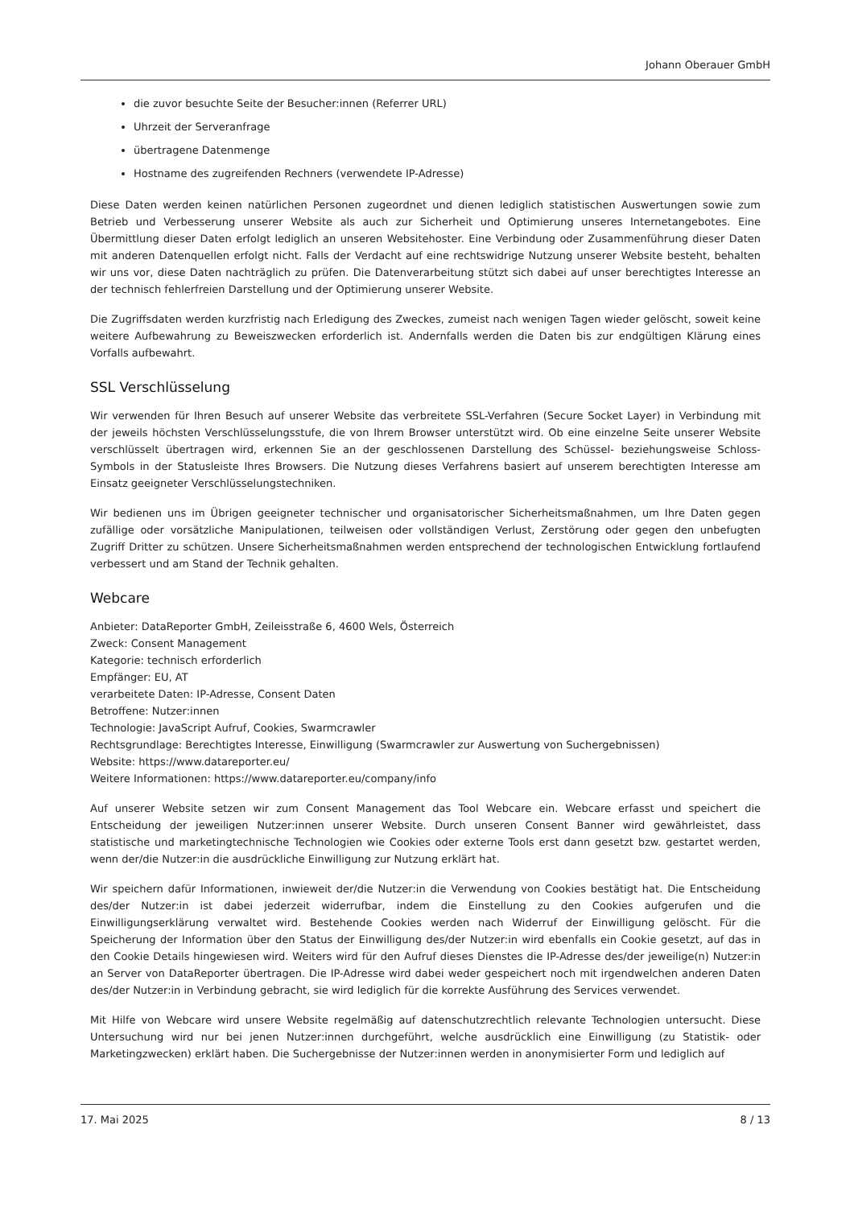Johann Oberauer GmbH
die zuvor besuchte Seite der Besucher:innen (Referrer URL)
Uhrzeit der Serveranfrage
übertragene Datenmenge
Hostname des zugreifenden Rechners (verwendete IP-Adresse)
Diese Daten werden keinen natürlichen Personen zugeordnet und dienen lediglich statistischen Auswertungen sowie zum Betrieb und Verbesserung unserer Website als auch zur Sicherheit und Optimierung unseres Internetangebotes. Eine Übermittlung dieser Daten erfolgt lediglich an unseren Websitehoster. Eine Verbindung oder Zusammenführung dieser Daten mit anderen Datenquellen erfolgt nicht. Falls der Verdacht auf eine rechtswidrige Nutzung unserer Website besteht, behalten wir uns vor, diese Daten nachträglich zu prüfen. Die Datenverarbeitung stützt sich dabei auf unser berechtigtes Interesse an der technisch fehlerfreien Darstellung und der Optimierung unserer Website.
Die Zugriffsdaten werden kurzfristig nach Erledigung des Zweckes, zumeist nach wenigen Tagen wieder gelöscht, soweit keine weitere Aufbewahrung zu Beweiszwecken erforderlich ist. Andernfalls werden die Daten bis zur endgültigen Klärung eines Vorfalls aufbewahrt.
SSL Verschlüsselung
Wir verwenden für Ihren Besuch auf unserer Website das verbreitete SSL-Verfahren (Secure Socket Layer) in Verbindung mit der jeweils höchsten Verschlüsselungsstufe, die von Ihrem Browser unterstützt wird. Ob eine einzelne Seite unserer Website verschlüsselt übertragen wird, erkennen Sie an der geschlossenen Darstellung des Schüssel- beziehungsweise Schloss-Symbols in der Statusleiste Ihres Browsers. Die Nutzung dieses Verfahrens basiert auf unserem berechtigten Interesse am Einsatz geeigneter Verschlüsselungstechniken.
Wir bedienen uns im Übrigen geeigneter technischer und organisatorischer Sicherheitsmaßnahmen, um Ihre Daten gegen zufällige oder vorsätzliche Manipulationen, teilweisen oder vollständigen Verlust, Zerstörung oder gegen den unbefugten Zugriff Dritter zu schützen. Unsere Sicherheitsmaßnahmen werden entsprechend der technologischen Entwicklung fortlaufend verbessert und am Stand der Technik gehalten.
Webcare
Anbieter: DataReporter GmbH, Zeileisstraße 6, 4600 Wels, Österreich
Zweck: Consent Management
Kategorie: technisch erforderlich
Empfänger: EU, AT
verarbeitete Daten: IP-Adresse, Consent Daten
Betroffene: Nutzer:innen
Technologie: JavaScript Aufruf, Cookies, Swarmcrawler
Rechtsgrundlage: Berechtigtes Interesse, Einwilligung (Swarmcrawler zur Auswertung von Suchergebnissen)
Website: https://www.datareporter.eu/
Weitere Informationen: https://www.datareporter.eu/company/info
Auf unserer Website setzen wir zum Consent Management das Tool Webcare ein. Webcare erfasst und speichert die Entscheidung der jeweiligen Nutzer:innen unserer Website. Durch unseren Consent Banner wird gewährleistet, dass statistische und marketingtechnische Technologien wie Cookies oder externe Tools erst dann gesetzt bzw. gestartet werden, wenn der/die Nutzer:in die ausdrückliche Einwilligung zur Nutzung erklärt hat.
Wir speichern dafür Informationen, inwieweit der/die Nutzer:in die Verwendung von Cookies bestätigt hat. Die Entscheidung des/der Nutzer:in ist dabei jederzeit widerrufbar, indem die Einstellung zu den Cookies aufgerufen und die Einwilligungserklärung verwaltet wird. Bestehende Cookies werden nach Widerruf der Einwilligung gelöscht. Für die Speicherung der Information über den Status der Einwilligung des/der Nutzer:in wird ebenfalls ein Cookie gesetzt, auf das in den Cookie Details hingewiesen wird. Weiters wird für den Aufruf dieses Dienstes die IP-Adresse des/der jeweilige(n) Nutzer:in an Server von DataReporter übertragen. Die IP-Adresse wird dabei weder gespeichert noch mit irgendwelchen anderen Daten des/der Nutzer:in in Verbindung gebracht, sie wird lediglich für die korrekte Ausführung des Services verwendet.
Mit Hilfe von Webcare wird unsere Website regelmäßig auf datenschutzrechtlich relevante Technologien untersucht. Diese Untersuchung wird nur bei jenen Nutzer:innen durchgeführt, welche ausdrücklich eine Einwilligung (zu Statistik- oder Marketingzwecken) erklärt haben. Die Suchergebnisse der Nutzer:innen werden in anonymisierter Form und lediglich auf
17. Mai 2025 8 / 13